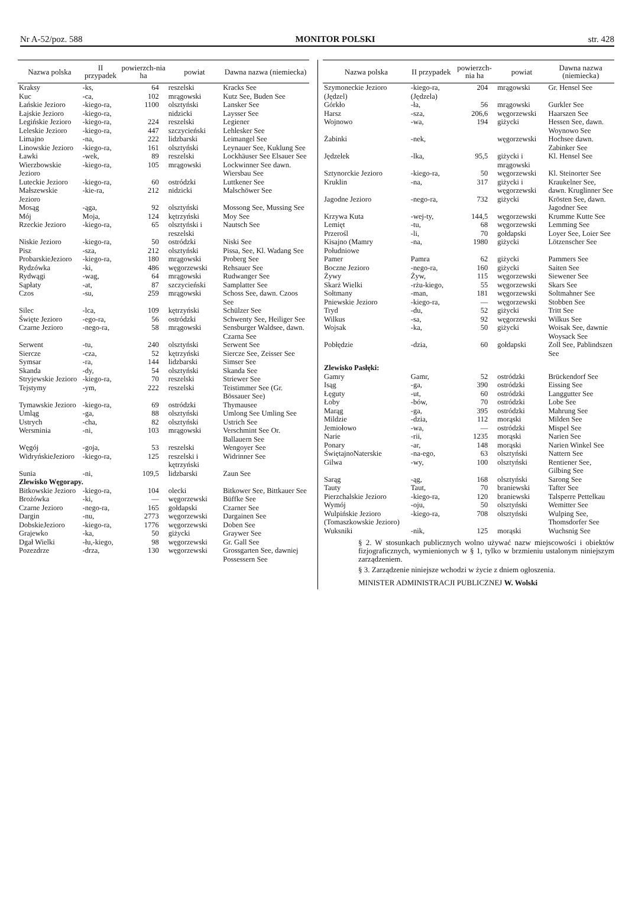Nr A-52/poz. 588 MONITOR POLSKI str. 428
| Nazwa polska | II przypadek | powierzch-nia ha | powiat | Dawna nazwa (niemiecka) |
| --- | --- | --- | --- | --- |
| Kraksy | -ks, | 64 | reszelski | Kracks See |
| Kuc | -ca, | 102 | mrągowski | Kutz See, Buden See |
| Łańskie Jezioro | -kiego-ra, | 1100 | olsztyński | Lansker See |
| Łajskie Jezioro | -kiego-ra, | | nidzicki | Laysser See |
| Legińskie Jezioro | -kiego-ra, | 224 | reszelski | Legiener |
| Leleskie Jezioro | -kiego-ra, | 447 | szczycieński | Lehlesker See |
| Limajno | -na, | 222 | lidzbarski | Leimangel See |
| Linowskie Jezioro | -kiego-ra, | 161 | olsztyński | Leynauer See, Kuklung See |
| Ławki | -wek, | 89 | reszelski | Lockhäuser See Elsauer See |
| Wierzbowskie Jezioro | -kiego-ra, | 105 | mrągowski | Lockwinner See dawn. Wiersbau See |
| Luteckie Jezioro | -kiego-ra, | 60 | ostródzki | Luttkener See |
| Małszewskie Jezioro | -kie-ra, | 212 | nidzicki | Malschöwer See |
| Mosąg | -ąga, | 92 | olsztyński | Mossong See, Mussing See |
| Mój | Moja, | 124 | kętrzyński | Moy See |
| Rzeckie Jezioro | -kiego-ra, | 65 | olsztyński i reszelski | Nautsch See |
| Niskie Jezioro | -kiego-ra, | 50 | ostródzki | Niski See |
| Pisz | -sza, | 212 | olsztyński | Pissa, See, Kl. Wadang See |
| ProbarskieJezioro | -kiego-ra, | 180 | mrągowski | Proberg See |
| Rydzówka | -ki, | 486 | węgorzewski | Rehsauer See |
| Rydwągi | -wag, | 64 | mrągowski | Rudwanger See |
| Sąpłaty | -at, | 87 | szczycieński | Samplatter See |
| Czos | -su, | 259 | mrągowski | Schoss See, dawn. Czoos See |
| Silec | -lca, | 109 | kętrzyński | Schülzer See |
| Święte Jezioro | -ego-ra, | 56 | ostródzki | Schwenty See, Heiliger See |
| Czarne Jezioro | -nego-ra, | 58 | mrągowski | Sensburger Waldsee, dawn. Czarna See |
| Serwent | -tu, | 240 | olsztyński | Serwent See |
| Siercze | -cza, | 52 | kętrzyński | Siercze See, Zeisser See |
| Symsar | -ra, | 144 | lidzbarski | Simser See |
| Skanda | -dy, | 54 | olsztyński | Skanda See |
| Stryjewskie Jezioro | -kiego-ra, | 70 | reszelski | Striewer See |
| Tejstymy | -ym, | 222 | reszelski | Teistimmer See (Gr. Bössauer See) |
| Tymawskie Jezioro | -kiego-ra, | 69 | ostródzki | Thymausee |
| Umląg | -ga, | 88 | olsztyński | Umlong See Umling See |
| Ustrych | -cha, | 82 | olsztyński | Ustrich See |
| Wersminia | -ni, | 103 | mrągowski | Verschmint See Or. Ballauern See |
| Węgój | -goja, | 53 | reszelski | Wengoyer See |
| WidryńskieJezioro | -kiego-ra, | 125 | reszelski i kętrzyński | Widrinner See |
| Sunia | -ni, | 109,5 | lidzbarski | Zaun See |
| Zlewisko Węgorapy. | | | | |
| Bitkowskie Jezioro | -kiego-ra, | 104 | olecki | Bitkower See, Bittkauer See |
| Brożówka | -ki, | — | węgorzewski | Büffke See |
| Czarne Jezioro | -nego-ra, | 165 | gołdapski | Czarner See |
| Dargin | -nu, | 2773 | węgorzewski | Dargainen See |
| DobskieJezioro | -kiego-ra, | 1776 | węgorzewski | Doben See |
| Grajewko | -ka, | 50 | giżycki | Graywer See |
| Dgał Wielki | -łu,-kiego, | 98 | węgorzewski | Gr. Gall See |
| Pozezdrze | -drza, | 130 | węgorzewski | Grossgarten See, dawniej Possessern See |
| Nazwa polska | II przypadek | powierzch-nia ha | powiat | Dawna nazwa (niemiecka) |
| --- | --- | --- | --- | --- |
| Szymoneckie Jezioro (Jędzel) | -kiego-ra, (Jędzela) | 204 | mrągowski | Gr. Hensel See |
| Górkło | -ła, | 56 | mrągowski | Gurkler See |
| Harsz | -sza, | 206,6 | węgorzewski | Haarszen See |
| Wojnowo | -wa, | 194 | giżycki | Hessen See, dawn. Woynowo See |
| Żabinki | -nek, | | węgorzewski | Hochsee dawn. Zabinker See |
| Jędzelek | -lka, | 95,5 | giżycki i mrągowski | Kl. Hensel See |
| Sztynorckie Jezioro | -kiego-ra, | 50 | węgorzewski | Kl. Steinorter See |
| Kruklin | -na, | 317 | giżycki i węgorzewski | Kraukelner See, dawn. Kruglinner See |
| Jagodne Jezioro | -nego-ra, | 732 | giżycki | Krösten See, dawn. Jagodner See |
| Krzywa Kuta | -wej-ty, | 144,5 | węgorzewski | Krumme Kutte See |
| Lemięt | -tu, | 68 | węgorzewski | Lemming See |
| Przerośl | -li, | 70 | gołdapski | Loyer See, Loier See |
| Kisajno (Mamry Południowe | -na, | 1980 | giżycki | Lötzenscher See |
| Pamer | Pamra | 62 | giżycki | Pammers See |
| Boczne Jezioro | -nego-ra, | 160 | giżycki | Saiten See |
| Żywy | Żyw, | 115 | węgorzewski | Siewener See |
| Skarż Wielki | -rżu-kiego, | 55 | węgorzewski | Skars See |
| Sołtmany | -man, | 181 | węgorzewski | Soltmahner See |
| Pniewskie Jezioro | -kiego-ra, | — | węgorzewski | Stobben See |
| Tryd | -du, | 52 | giżycki | Tritt See |
| Wilkus | -sa, | 92 | węgorzewski | Wilkus See |
| Wojsak | -ka, | 50 | giżycki | Woisak See, dawnie Woysack See |
| Pobłędzie | -dzia, | 60 | gołdapski | Zoll See, Pablindszen See |
| Zlewisko Pasłęki: | | | | |
| Gamry | Gamr, | 52 | ostródzki | Brückendorf See |
| Isąg | -ga, | 390 | ostródzki | Eissing See |
| Łęguty | -ut, | 60 | ostródzki | Langgutter See |
| Łoby | -bów, | 70 | ostródzki | Lobe See |
| Marąg | -ga, | 395 | ostródzki | Mahrung See |
| Mildzie | -dzia, | 112 | morąski | Milden See |
| Jemiołowo | -wa, | — | ostródzki | Mispel See |
| Narie | -rii, | 1235 | morąski | Narien See |
| Ponary | -ar, | 148 | morąski | Narien Winkel See |
| ŚwiętajnoNaterskie | -na-ego, | 63 | olsztyński | Nattern See |
| Gilwa | -wy, | 100 | olsztyński | Rentiener See, Gilbing See |
| Sarąg | -ąg, | 168 | olsztyński | Sarong See |
| Tauty | Taut, | 70 | braniewski | Tafter See |
| Pierzchalskie Jezioro | -kiego-ra, | 120 | braniewski | Talsperre Pettelkau |
| Wymój | -oju, | 50 | olsztyński | Wemitter See |
| Wulpińskie Jezioro (Tomaszkowskie Jezioro) | -kiego-ra, | 708 | olsztyński | Wulping See, Thomsdorfer See |
| Wuksniki | -nik, | 125 | morąski | Wuchsnig See |
§ 2. W stosunkach publicznych wolno używać nazw miejscowości i obiektów fizjograficznych, wymienionych w § 1, tylko w brzmieniu ustalonym niniejszym zarządzeniem.
§ 3. Zarządzenie niniejsze wchodzi w życie z dniem ogłoszenia.
MINISTER ADMINISTRACJI PUBLICZNEJ W. Wolski